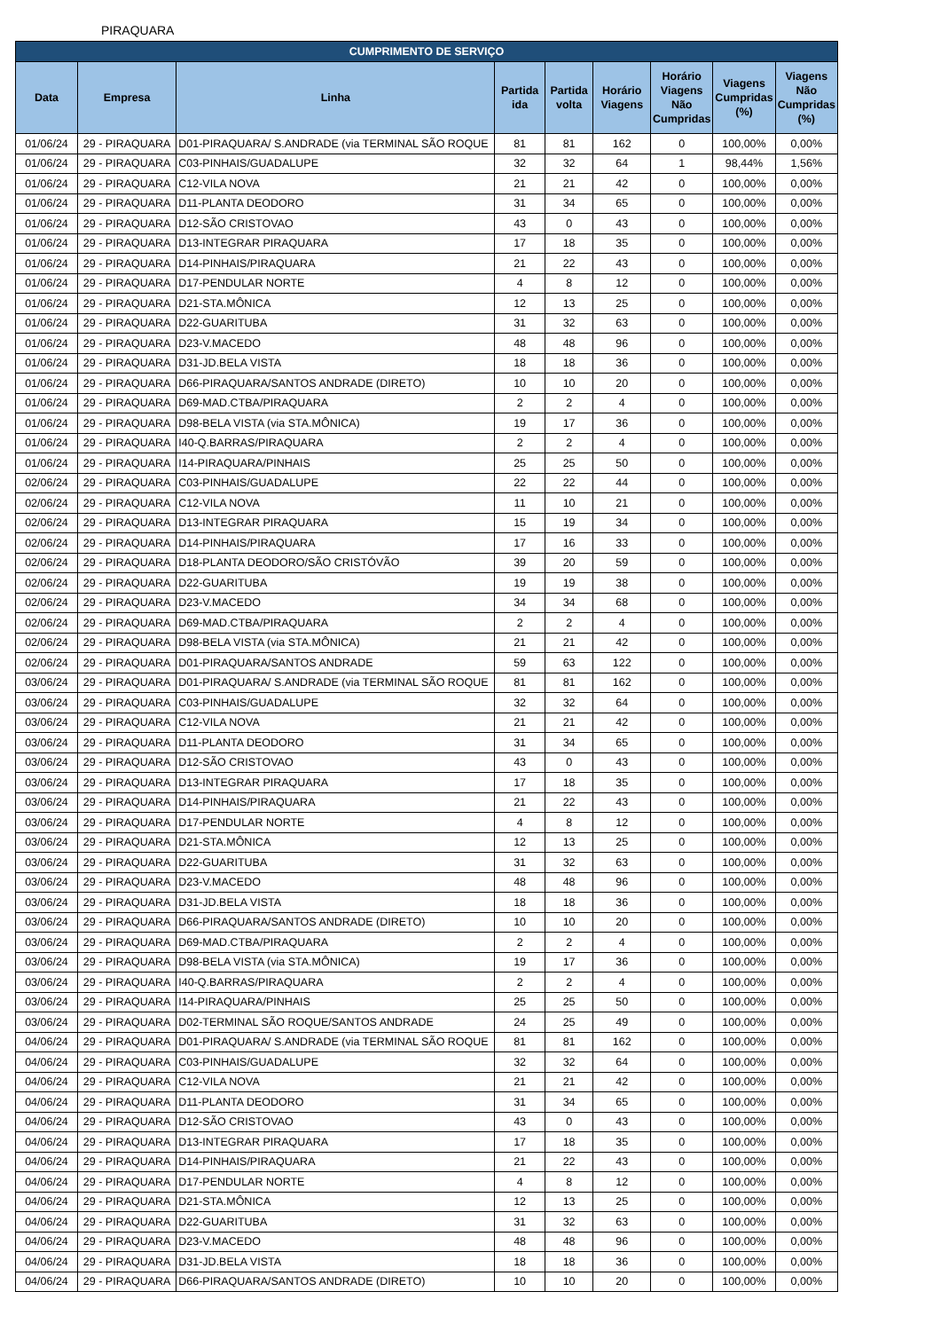PIRAQUARA
| CUMPRIMENTO DE SERVIÇO | | | | | | | | |
| --- | --- | --- | --- | --- | --- | --- | --- | --- |
| Data | Empresa | Linha | Partida ida | Partida volta | Horário Viagens | Horário Viagens Não Cumpridas | Viagens Cumpridas (%) | Viagens Não Cumpridas (%) |
| 01/06/24 | 29 - PIRAQUARA | D01-PIRAQUARA/ S.ANDRADE (via TERMINAL SÃO ROQUE | 81 | 81 | 162 | 0 | 100,00% | 0,00% |
| 01/06/24 | 29 - PIRAQUARA | C03-PINHAIS/GUADALUPE | 32 | 32 | 64 | 1 | 98,44% | 1,56% |
| 01/06/24 | 29 - PIRAQUARA | C12-VILA NOVA | 21 | 21 | 42 | 0 | 100,00% | 0,00% |
| 01/06/24 | 29 - PIRAQUARA | D11-PLANTA DEODORO | 31 | 34 | 65 | 0 | 100,00% | 0,00% |
| 01/06/24 | 29 - PIRAQUARA | D12-SÃO CRISTOVAO | 43 | 0 | 43 | 0 | 100,00% | 0,00% |
| 01/06/24 | 29 - PIRAQUARA | D13-INTEGRAR PIRAQUARA | 17 | 18 | 35 | 0 | 100,00% | 0,00% |
| 01/06/24 | 29 - PIRAQUARA | D14-PINHAIS/PIRAQUARA | 21 | 22 | 43 | 0 | 100,00% | 0,00% |
| 01/06/24 | 29 - PIRAQUARA | D17-PENDULAR NORTE | 4 | 8 | 12 | 0 | 100,00% | 0,00% |
| 01/06/24 | 29 - PIRAQUARA | D21-STA.MÔNICA | 12 | 13 | 25 | 0 | 100,00% | 0,00% |
| 01/06/24 | 29 - PIRAQUARA | D22-GUARITUBA | 31 | 32 | 63 | 0 | 100,00% | 0,00% |
| 01/06/24 | 29 - PIRAQUARA | D23-V.MACEDO | 48 | 48 | 96 | 0 | 100,00% | 0,00% |
| 01/06/24 | 29 - PIRAQUARA | D31-JD.BELA VISTA | 18 | 18 | 36 | 0 | 100,00% | 0,00% |
| 01/06/24 | 29 - PIRAQUARA | D66-PIRAQUARA/SANTOS ANDRADE (DIRETO) | 10 | 10 | 20 | 0 | 100,00% | 0,00% |
| 01/06/24 | 29 - PIRAQUARA | D69-MAD.CTBA/PIRAQUARA | 2 | 2 | 4 | 0 | 100,00% | 0,00% |
| 01/06/24 | 29 - PIRAQUARA | D98-BELA VISTA (via STA.MÔNICA) | 19 | 17 | 36 | 0 | 100,00% | 0,00% |
| 01/06/24 | 29 - PIRAQUARA | I40-Q.BARRAS/PIRAQUARA | 2 | 2 | 4 | 0 | 100,00% | 0,00% |
| 01/06/24 | 29 - PIRAQUARA | I14-PIRAQUARA/PINHAIS | 25 | 25 | 50 | 0 | 100,00% | 0,00% |
| 02/06/24 | 29 - PIRAQUARA | C03-PINHAIS/GUADALUPE | 22 | 22 | 44 | 0 | 100,00% | 0,00% |
| 02/06/24 | 29 - PIRAQUARA | C12-VILA NOVA | 11 | 10 | 21 | 0 | 100,00% | 0,00% |
| 02/06/24 | 29 - PIRAQUARA | D13-INTEGRAR PIRAQUARA | 15 | 19 | 34 | 0 | 100,00% | 0,00% |
| 02/06/24 | 29 - PIRAQUARA | D14-PINHAIS/PIRAQUARA | 17 | 16 | 33 | 0 | 100,00% | 0,00% |
| 02/06/24 | 29 - PIRAQUARA | D18-PLANTA DEODORO/SÃO CRISTÓVÃO | 39 | 20 | 59 | 0 | 100,00% | 0,00% |
| 02/06/24 | 29 - PIRAQUARA | D22-GUARITUBA | 19 | 19 | 38 | 0 | 100,00% | 0,00% |
| 02/06/24 | 29 - PIRAQUARA | D23-V.MACEDO | 34 | 34 | 68 | 0 | 100,00% | 0,00% |
| 02/06/24 | 29 - PIRAQUARA | D69-MAD.CTBA/PIRAQUARA | 2 | 2 | 4 | 0 | 100,00% | 0,00% |
| 02/06/24 | 29 - PIRAQUARA | D98-BELA VISTA (via STA.MÔNICA) | 21 | 21 | 42 | 0 | 100,00% | 0,00% |
| 02/06/24 | 29 - PIRAQUARA | D01-PIRAQUARA/SANTOS ANDRADE | 59 | 63 | 122 | 0 | 100,00% | 0,00% |
| 03/06/24 | 29 - PIRAQUARA | D01-PIRAQUARA/ S.ANDRADE (via TERMINAL SÃO ROQUE | 81 | 81 | 162 | 0 | 100,00% | 0,00% |
| 03/06/24 | 29 - PIRAQUARA | C03-PINHAIS/GUADALUPE | 32 | 32 | 64 | 0 | 100,00% | 0,00% |
| 03/06/24 | 29 - PIRAQUARA | C12-VILA NOVA | 21 | 21 | 42 | 0 | 100,00% | 0,00% |
| 03/06/24 | 29 - PIRAQUARA | D11-PLANTA DEODORO | 31 | 34 | 65 | 0 | 100,00% | 0,00% |
| 03/06/24 | 29 - PIRAQUARA | D12-SÃO CRISTOVAO | 43 | 0 | 43 | 0 | 100,00% | 0,00% |
| 03/06/24 | 29 - PIRAQUARA | D13-INTEGRAR PIRAQUARA | 17 | 18 | 35 | 0 | 100,00% | 0,00% |
| 03/06/24 | 29 - PIRAQUARA | D14-PINHAIS/PIRAQUARA | 21 | 22 | 43 | 0 | 100,00% | 0,00% |
| 03/06/24 | 29 - PIRAQUARA | D17-PENDULAR NORTE | 4 | 8 | 12 | 0 | 100,00% | 0,00% |
| 03/06/24 | 29 - PIRAQUARA | D21-STA.MÔNICA | 12 | 13 | 25 | 0 | 100,00% | 0,00% |
| 03/06/24 | 29 - PIRAQUARA | D22-GUARITUBA | 31 | 32 | 63 | 0 | 100,00% | 0,00% |
| 03/06/24 | 29 - PIRAQUARA | D23-V.MACEDO | 48 | 48 | 96 | 0 | 100,00% | 0,00% |
| 03/06/24 | 29 - PIRAQUARA | D31-JD.BELA VISTA | 18 | 18 | 36 | 0 | 100,00% | 0,00% |
| 03/06/24 | 29 - PIRAQUARA | D66-PIRAQUARA/SANTOS ANDRADE (DIRETO) | 10 | 10 | 20 | 0 | 100,00% | 0,00% |
| 03/06/24 | 29 - PIRAQUARA | D69-MAD.CTBA/PIRAQUARA | 2 | 2 | 4 | 0 | 100,00% | 0,00% |
| 03/06/24 | 29 - PIRAQUARA | D98-BELA VISTA (via STA.MÔNICA) | 19 | 17 | 36 | 0 | 100,00% | 0,00% |
| 03/06/24 | 29 - PIRAQUARA | I40-Q.BARRAS/PIRAQUARA | 2 | 2 | 4 | 0 | 100,00% | 0,00% |
| 03/06/24 | 29 - PIRAQUARA | I14-PIRAQUARA/PINHAIS | 25 | 25 | 50 | 0 | 100,00% | 0,00% |
| 03/06/24 | 29 - PIRAQUARA | D02-TERMINAL SÃO ROQUE/SANTOS ANDRADE | 24 | 25 | 49 | 0 | 100,00% | 0,00% |
| 04/06/24 | 29 - PIRAQUARA | D01-PIRAQUARA/ S.ANDRADE (via TERMINAL SÃO ROQUE | 81 | 81 | 162 | 0 | 100,00% | 0,00% |
| 04/06/24 | 29 - PIRAQUARA | C03-PINHAIS/GUADALUPE | 32 | 32 | 64 | 0 | 100,00% | 0,00% |
| 04/06/24 | 29 - PIRAQUARA | C12-VILA NOVA | 21 | 21 | 42 | 0 | 100,00% | 0,00% |
| 04/06/24 | 29 - PIRAQUARA | D11-PLANTA DEODORO | 31 | 34 | 65 | 0 | 100,00% | 0,00% |
| 04/06/24 | 29 - PIRAQUARA | D12-SÃO CRISTOVAO | 43 | 0 | 43 | 0 | 100,00% | 0,00% |
| 04/06/24 | 29 - PIRAQUARA | D13-INTEGRAR PIRAQUARA | 17 | 18 | 35 | 0 | 100,00% | 0,00% |
| 04/06/24 | 29 - PIRAQUARA | D14-PINHAIS/PIRAQUARA | 21 | 22 | 43 | 0 | 100,00% | 0,00% |
| 04/06/24 | 29 - PIRAQUARA | D17-PENDULAR NORTE | 4 | 8 | 12 | 0 | 100,00% | 0,00% |
| 04/06/24 | 29 - PIRAQUARA | D21-STA.MÔNICA | 12 | 13 | 25 | 0 | 100,00% | 0,00% |
| 04/06/24 | 29 - PIRAQUARA | D22-GUARITUBA | 31 | 32 | 63 | 0 | 100,00% | 0,00% |
| 04/06/24 | 29 - PIRAQUARA | D23-V.MACEDO | 48 | 48 | 96 | 0 | 100,00% | 0,00% |
| 04/06/24 | 29 - PIRAQUARA | D31-JD.BELA VISTA | 18 | 18 | 36 | 0 | 100,00% | 0,00% |
| 04/06/24 | 29 - PIRAQUARA | D66-PIRAQUARA/SANTOS ANDRADE (DIRETO) | 10 | 10 | 20 | 0 | 100,00% | 0,00% |